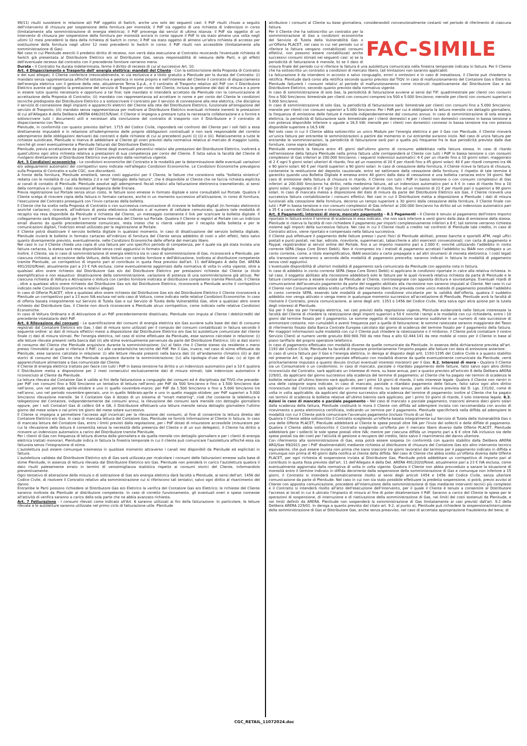99/11) risulti sussistere in relazione al/i PdF oggetto di Switch, anche uno solo dei seguenti casi: il PdF risulti chiuso a seguito dell'intervento di chiusura per sospensione della fornitura per morosità; il PdF sia oggetto di una richiesta di indennizzo in corso (limitatamente alla somministrazione di energia elettrica); il PdF provenga dai servizi di ultima istanza; il PdF sia oggetto di un intervento di chiusura per sospensione della fornitura per morosità ancora in corso oppure il PdF lo sia stato almeno una volta negli ultimi 12 mesi precedenti la data della richiesta di Switch in corso; il PdF sia stato oggetto di almeno un'altra richiesta di accesso per sostituzione della fornitura negli ultimi 12 mesi precedenti lo Switch in corso; il PdF risulti non accessibile (limitatamente alla somministrazione di Gas).
Nel caso in cui Plenitude eserciti il predetto diritto di recesso, non verrà data esecuzione al Contratto revocando l'eventuale richiesta di Switch già presentata al Distributore Elettrico e/o al Distributore Gas, senza responsabilità di nessuna delle Parti, e gli effetti dell'eventuale recesso dal contratto con il precedente fornitore verranno meno.
Durata - Il Contratto ha durata indeterminata, fermo il diritto di recesso di cui al successivo Art. 10.
Art. 4 Dispacciamento e Trasporto dell' energia elettrica: mandati del Cliente - Con la sottoscrizione della Proposta di Contratto e dei suoi allegati, il Cliente conferisce irrevocabilmente, in via esclusiva e a titolo gratuito a Plenitude per la durata del Contratto: (i) mandato senza rappresentanza affinché sottoscriva e gestisca in nome proprio e nell'interesse del Cliente il contratto di dispacciamento dell'energia elettrica con il gestore della rete, attualmente Terna S.p.A., e il contratto di Trasporto relativo al/i PdF con il Distributore Elettrico avente ad oggetto la prestazione del servizio di Trasporto per conto del Cliente, inclusa la gestione dei dati di misura e a porre in essere tutto quanto necessario e opportuno a tal fine; tale mandato si intenderà accettato da Plenitude con la comunicazione di accettazione della Proposta di Contratto; (ii) mandato con rappresentanza ad accettare in nome e per conto del Cliente le condizioni tecniche predisposte dal Distributore Elettrico o a sottoscrivere il contratto per il servizio di connessione alla rete elettrica, che disciplina il servizio di connessione degli impianti e apparecchi elettrici del Cliente alla rete del Distributore Elettrico, funzionale all'erogazione del servizio di Trasporto; (iii) mandato senza rappresentanza per inoltrare al Distributore Elettrico eventuali richieste inerenti le prestazioni di cui all'Allegato A della Delibera ARERA 646/2015/R/eel. Il Cliente si impegna a prestare tutta la necessaria collaborazione e a fornire e sottoscrivere tutti i documenti utili e necessari alla conclusione del contratto di trasporto con il Distributore e il contratto di dispacciamento con Terna.
Plenitude, in conformità con quanto previsto dall'art. 1715 del Codice Civile, risponderà nei confronti del Cliente per i soli fatti a essa direttamente imputabili e in relazione all'adempimento delle proprie obbligazioni contrattuali e non sarà responsabile del corretto adempimento delle obbligazioni derivanti dai contratti e dalle richieste di cui ai precedenti punti (i) (ii) e (iii). Relativamente a tutte le richieste suindicate, Plenitude si riserva di addebitare al Cliente gli oneri previsti dalla normativa relativa al mercato di maggior tutela, nonché gli oneri eventualmente a Plenitude fatturati dal Distributore Elettrico.
Plenitude, previa accettazione da parte del Cliente degli eventuali preventivi relativi alle prestazioni del Distributore Elettrico, inoltrerà a quest'ultimo ogni altra richiesta relativa a prestazioni di sua competenza per conto del Cliente. È fatta salva la facoltà del Cliente di rivolgersi direttamente al Distributore Elettrico ove previsto dalla normativa vigente.
Art. 5 Condizioni economiche - Le condizioni economiche del Contratto e le modalità per la determinazione delle eventuali variazioni e/o adeguamenti automatici dei corrispettivi sono indicate nell'allegato Condizioni Economiche. Le Condizioni Economiche prevalgono sulla Proposta di Contratto e sulle CGC, ove discordanti.
A fronte della fornitura, Plenitude emetterà, senza costi aggiuntivi per il Cliente, le fatture che consistono nella "bolletta sintetica" redatta con le modalità di cui alla Bolletta 2.0 e nel "dettaglio della fattura", che è disponibile al Cliente che ne faccia richiesta esplicita ai canali di contatto di Plenitude. Plenitude assolve agli adempimenti fiscali relativi alla fatturazione elettronica trasmettendo, ai sensi della normativa in vigore, i dati necessari all'Agenzia delle Entrate.
Previa registrazione sul Portale senza alcun costo, le fatture sono emesse in formato digitale e sono consultabili sul Portale. Qualora il Cliente scelga di ricevere copia della fattura in formato cartaceo, anche in un momento successivo all'attivazione, in corso di fornitura, l'esecuzione del Contratto proseguirà con l'invio cartaceo della bolletta.
Il Cliente che ha scelto nella Proposta di Contratto o con successiva comunicazione di ricevere le bollette digitali (in formato elettronico anziché cartaceo), riceverà, all'indirizzo di posta elettronica indicato o al numero di cellulare comunicato, qualora tale modalità di recapito sia resa disponibile da Plenitude e richiesta dal Cliente, un messaggio contenente il link per scaricare la bolletta digitale. Il collegamento sarà disponibile per 5 anni nell'area riservata del Cliente sul Portale. Qualora il Cliente si registri al Portale con un indirizzo email diverso da quello precedentemente comunicato, resta inteso che si riterrà valido per il recapito della bolletta e per le comunicazioni digitali, l'indirizzo email utilizzato per la registrazione al Portale.
Il Cliente potrà disattivare il servizio bolletta digitale in qualsiasi momento. In caso di disattivazione del servizio bolletta digitale, Plenitude invierà le bollette in formato cartaceo all'indirizzo di fornitura del Cliente senza addebito di costi o altri effetti, fatto salvo quanto diversamente previsto, eventualmente, nelle Condizioni Economiche delle offerte del mercato libero.
Nel caso in cui il Cliente chieda una copia di una fattura per uno specifico periodo di competenza, per il quale sia già stata inviata una fattura cartacea, la stessa sarà resa disponibile senza costi aggiuntivi in formato digitale.
Inoltre, il Cliente, sia in caso di somministrazione di energia elettrica sia in caso di somministrazione di Gas, riconoscerà a Plenitude, per ciascuna richiesta, ad eccezione della Voltura, della Voltura con cambio fornitore e dell'Attivazione, inoltrata al distributore competente tramite Plenitude, un corrispettivo di importo pari al contributo in quota fissa previsto dall'art. 11 dell'Allegato A della Del. ARERA 491/2020/R/eel, attualmente pari a 23 € IVA esclusa, come eventualmente aggiornato dalla normativa di volta in volta vigente, oltre a qualsiasi altro onere richiesto dal Distributore Gas e/o dal Distributore Elettrico per prestazioni richieste dal Cliente (a titolo esemplificativo e non esaustivo: disattivazione della somministrazione, variazione di potenza di una somministrazione già attiva). Per ciascuna richiesta di Voltura o Attivazione o Voltura con cambio fornitore inoltrata al distributore competente tramite Plenitude, il Cliente , oltre a qualsiasi altro onere richiesto dal Distributore Gas e/o dal Distributore Elettrico, riconoscerà a Plenitude anche il corrispettivo indicato nelle Condizioni Economiche e relativi allegati.
In caso di Offerte PLACET, oltre a qualsiasi altro onere richiesto dal Distributore Gas e/o dal Distributore Elettrico il Cliente riconoscerà a Plenitude un corrispettivo pari a 23 euro IVA esclusa nel solo caso di Voltura, come indicato nelle relative Condizioni Economiche. In caso di offerta basata integralmente sul Servizio di Tutela Gas e sul Servizio di Tutela della Vulnerabilità Gas, oltre a qualsiasi altro onere richiesto dal Distributore Gas, il Cliente non dovrà riconoscere a Plenitude alcun corrispettivo, come indicato nelle relative Condizioni Economiche.
In caso di Voltura Ordinaria e di Attivazione di un PdF precedentemente disattivato, Plenitude non imputa al Cliente i debiti/crediti del precedente intestatario del/i PdF.
Art. 6 Rilevazione dei consumi - La quantificazione dei consumi di energia elettrica e/o Gas avviene sulla base dei dati di consumo registrati dal Contatore Elettrico e/o Gas. I dati di misura sono utilizzati per il computo dei consumi contabilizzati in fattura secondo il seguente ordine: a) dati di misura effettivi messi a disposizione dal Distributore Elettrico e/o Gas b) autoletture comunicate dal cliente finale c) dati di misura stimati. Per l'energia elettrica, nel caso di stime effettuate da Plenitude, esse saranno calcolate in relazione: (i) alle letture rilevate presenti nella banca dati (ii) alle stime eventualmente pervenute da parte del Distributore Elettrico; (iii) ai dati storici di consumo del Cliente che Plenitude acquisisce durante la somministrazione; (iv) al fatto che il Cliente stesso sia residente o meno presso l'immobile al quale si riferisce il PdF; (v) alle caratteristiche tecniche del PdF. Per il Gas, invece, nel caso di stime effettuate da Plenitude, esse saranno calcolate in relazione: (i) alle letture rilevate presenti nella banca dati (ii) all'andamento climatico (iii) ai dati storici di consumo del Cliente che Plenitude acquisisce durante la somministrazione; (iv) alla tipologia d'uso del Gas; (v) al tipo di apparecchiature alimentate a Gas comunicate dal Cliente.
Il Cliente di energia elettrica trattato per fasce con tutti i PdP in bassa tensione ha diritto a un indennizzo automatico pari a 10 € qualora il Distributore metta a disposizione per 2 mesi consecutivi esclusivamente dati di misura stimati; tale indennizzo automatico è riconosciuto al Cliente da Plenitude.
La lettura rilevata dal Contatore Gas è valida ai fini della fatturazione a conguaglio dei consumi ed è disciplinata dal TIVG che prevede: per PdF con consumi fino a 500 Smc/anno un tentativo di lettura nell'anno; per PdF da 500 Smc/anno e fino a 1.500 Smc/anno due nell'anno, uno nel periodo aprile-ottobre e uno in quello novembre-marzo; per PdF da 1.500 Smc/anno e fino a 5.000 Smc/anno tre nell'anno, uno nel periodo novembre-gennaio, uno in quello febbraio-aprile e uno in quello maggio-ottobre; per PdF superiori a 5.000 Smc/anno rilevazione mensile. Se il Contatore Gas è dotato di un sistema di "smart metering", cioè che consente la telelettura e telegestione del Contatore, indipendentemente dai consumi annui, la rilevazione dei consumi sarà mensile con dettaglio giornaliero oppure, per i soli Contatori Gas di calibro G4 e G6, il Distributore effettuerà una lettura mensile senza dettaglio giornaliero l'ultimo giorno del mese solare o nei primi tre giorni del mese solare successivo.
Il Cliente si impegna a permettere l'accesso agli incaricati per la rilevazione dei consumi, al fine di consentire la lettura diretta del Contatore Elettrico e/o Gas. In caso di mancata lettura del Contatore Gas, Plenitude ne fornirà informazione al Cliente in fattura. In caso di mancata lettura del Contatore Gas, entro i limiti previsti dalla regolazione, per i PdF dotati di misuratore accessibile (misuratore per cui la rilevazione della lettura è consentita senza la necessità della presenza del Cliente o di un suo delegato), il Cliente ha diritto a ricevere un indennizzo automatico a carico del Distributore tramite Plenitude.
Per i clienti di Gas con frequenza di lettura diversa dalla giornaliera e da quella mensile con dettaglio giornaliero e per i clienti di energia elettrica trattati monorari, Plenitude indica in fattura la finestra temporale in cui il cliente può comunicare l'autolettura affinché essa sia fatturata senza l'integrazione di stima.
L'autolettura può essere comunque trasmessa in qualsiasi momento attraverso i canali resi disponibili da Plenitude ed esplicitati in fattura.
L'autolettura validata dal Distributore Elettrico e/o di Gas sarà utilizzata per ricalcolare i consumi delle fatturazioni emesse sulla base di stime Plenitude, in assenza di lettura rilevata dal Distributore Elettrico e/o Gas. Plenitude non prenderà in carico l'autolettura qualora il dato risulti palesemente errato in termini di verosimiglianza statistica rispetto ai consumi storici del Cliente, informandolo preventivamente.
Ogni tentativo di alterazione della misura o di sottrazione di Gas e/o energia elettrica darà facoltà a Plenitude, ai sensi dell'art. 1456 del Codice Civile, di risolvere il Contratto relativo alla somministrazione cui si riferiscono tali tentativi, salvo ogni diritto al risarcimento del danno.
Entrambe le Parti possono richiedere al Distributore Gas e/o Elettrico la verifica del Contatore Gas e/o Elettrico; le richieste del Cliente saranno inoltrate da Plenitude al distributore competente. In caso di corretto funzionamento, gli eventuali oneri e spese connesse all'attività di verifica saranno a carico della sola parte che ne abbia avanzato richiesta.
Art. 7 Fatturazione - I consumi rilevati come indicato all'Art. 6 saranno utilizzati ai fini della fatturazione. In particolare, le letture rilevate e le autoletture saranno utilizzate nel primo ciclo di fatturazione utile. Plenitude
attribuisce i consumi al Cliente su base giornaliera, considerandoli convenzionalmente costanti nel periodo di riferimento di ciascuna fattura.
FAC-SIMILE
Per il Cliente che ha sottoscritto un contratto per la somministrazione di Gas a condizioni economiche del Servizio di Tutela della Vulnerabilità Gas o un'Offerta PLACET, nel caso in cui nel periodo cui si riferisce la fattura vengano contabilizzati consumi effettivi, non possono essere contabilizzati anche successivi consumi stimati nei seguenti casi: a) se la periodicità di fatturazione è mensile, b) se il dato di misura finale del periodo cui si riferisce la fattura è una autolettura comunicata nella finestra temporale indicata in fattura. Per il Cliente che ha sottoscritto un contratto a condizioni di mercato libero, tali limitazioni non saranno applicabili.
La fatturazione è da intendersi in acconto e salvo conguaglio, errori o omissioni e in caso di inesattezza, il Cliente può chiederne la rettifica. Plenitude darà corso alla rettifica secondo quanto previsto dal TIQV. In caso di malfunzionamento del Contatore Gas o Elettrico, Plenitude fatturerà i consumi relativi al periodo di malfunzionamento come ricostruiti rispettivamente dal Distributore Gas e dal Distributore Elettrico, secondo quanto previsto dalla normativa vigente.
In caso di somministrazione di solo Gas, la periodicità di fatturazione avviene ai sensi dal TIF: quadrimestrale per clienti con consumi fino a 500 Smc/anno; bimestrale per clienti con consumi compresi tra 500 e 5.000 Smc/anno; mensile per clienti con consumi superiori a 5.000 Smc/anno.
In caso di somministrazione di solo Gas, la periodicità di fatturazione sarà: bimestrale per clienti con consumi fino a 5.000 Smc/anno; mensile per clienti con consumi superiori a 5.000 Smc/anno. Per i PdR per cui è obbligatoria la lettura mensile con dettaglio giornaliero, la frequenza di emissione delle fatture è mensile indipendentemente dal consumo annuo. In caso di somministrazione di sola energia elettrica, la periodicità di fatturazione sarà: bimestrale per i clienti domestici e per i clienti non domestici connessi in bassa tensione e con potenza disponibile inferiore o uguale a 16,5 kW; mensile per i clienti non domestici connessi in bassa tensione ma con potenza disponibile superiore a 16,5 kW.
Nel solo caso in cui il Cliente abbia sottoscritto un unico Modulo per l'energia elettrica e per il Gas con Plenitude, il Cliente riceverà un'unica fattura per entrambe le somministrazioni a partire dal momento in cui entrambe avranno inizio. Nel caso di unica fattura per entrambe le somministrazioni, la periodicità di fatturazione sarà pari a quella più frequente fra le due periodicità previste dalle due forniture, come sopra dettagliato.
Plenitude emetterà la fattura entro 45 giorni dall'ultimo giorno di consumo addebitato nella fattura stessa. In caso di ritardo nell'emissione della fattura Plenitude nella prima fattura utile corrisponderà al Cliente con tutti i PdP in bassa tensione o con consumi complessivi di Gas inferiori ai 200.000 Smc/anno, i seguenti indennizzi automatici: 6 € per un ritardo fino a 10 giorni solari, maggiorato di 2 € ogni 5 giorni solari ulteriori di ritardo, fino ad un massimo di 20 € per ritardi fino a 45 giorni solari; 40 € per ritardi compresi tra 46 e 90 giorni solari; 60 € per ritardi superiori a 90 giorni solari. In caso di cessazione della fornitura, il Cliente riceve la fattura di chiusura, contenente la restituzione del deposito cauzionale, entro sei settimane dalla cessazione della fornitura; il rispetto di tale termine è garantito quando una Bolletta Digitale è emessa entro 40 giorni dalla data di cessazione e una bolletta cartacea entro 34 giorni. Nel caso di emissione della fattura di chiusura in ritardo, il Cliente con tutti i PdP in bassa tensione o con consumi complessivi di Gas inferiori ai 200.000 Smc/anno ha diritto, nella medesima fattura, ad un indennizzo automatico pari a 4 € in caso di ritardo fino a 10 giorni solari, maggiorato di 2 € ogni 10 giorni solari ulteriori di ritardo, fino ad un massimo di 22 € per ritardi pari o superiori a 90 giorni solari. In caso di mancata messa a disposizione del dato di misura da parte del Distributore Elettrico e/o Gas, il Cliente riceverà una successiva fattura contabilizzante i consumi effettivi. Nei casi in cui il Distributore metta a disposizione a Plenitude i dati di misura funzionali alla cessazione della fornitura, decorso un tempo superiore a 30 giorni dalla cessazione della fornitura, il Cliente finale con tutti i PdP in bassa tensione o con consumi complessivi di Gas inferiori ai 200.000 Smc/anno ha diritto ad un indennizzo automatico pari a 35 € a carico del Distributore e riconosciuto tramite Plenitude.
Art. 8 Pagamenti; interessi di mora; mancato pagamento - 8.1 Pagamenti - Il Cliente è tenuto al pagamento dell'intero importo riportato in fattura entro il termine di scadenza in essa indicato, che non sarà inferiore a venti giorni dalla data di emissione della stessa. Plenitude si riserva la facoltà di non richiedere il pagamento per importi complessivamente inferiori a 8 €; tali somme verranno richieste insieme agli importi della successiva fattura. Nei casi in cui il Cliente risulti a credito nei confronti di Plenitude tale credito, in caso di Contratto attivo, viene riportato e compensato nella fattura successiva.
Il Cliente può effettuare il pagamento delle fatture presso i punti fisici di Plenitude abilitati, presso banche e sportelli ATM, negli uffici postali e punti postali, nei bar, edicole, ricevitorie, supermercati, tabaccherie e altri esercenti convenzionati; con carta di pagamento e Paypal, registrandosi ai servizi online del Portale, fino a un importo massimo pari a 2.000 €; nonché utilizzando l'addebito in conto corrente SEPA (Sepa Core Direct Debit). Non è ricompreso tra i metodi di pagamento accettati l'addebito su IBAN non collegato a un conto corrente, come, a titolo esemplificativo, IBAN associato a carte prepagate o ad altri strumenti di moneta elettronica. I costi legati alla transazione varieranno a seconda della modalità di pagamento prescelta; saranno indicati in fattura le modalità di pagamento senza costi aggiuntivi.
L'eventuale disponibilità di ulteriori modalità di pagamento sarà comunicata da Plenitude con apposita nota in fattura.
In caso di addebito in conto corrente SEPA (Sepa Core Direct Debit) si applicano le condizioni riportate in calce alla relativa richiesta. In tal caso, il soggetto abilitato alla riscossione addebiterà solo le fatture per le quali riceverà relativa richiesta da parte di Plenitude e le fatture continueranno a essere inviate da Plenitude al Cliente, contrassegnate con apposita dicitura e sovrastampa. Eventuali ritardi di comunicazione dell'avvenuto pagamento da parte del soggetto abilitato alla riscossione non saranno imputati al Cliente. Nel caso in cui il Cliente non Consumatore abbia scelto un'offerta del mercato libero che preveda come unico metodo di pagamento possibile l'addebito in conto corrente SEPA, essendo tale modalità di pagamento condizione vincolante per la validità dell'offerta, qualora il suddetto addebito non venga attivato o venga meno in qualunque momento successivo all'accettazione di Plenitude, Plenitude avrà la facoltà di risolvere il Contratto, previa comunicazione, ai sensi degli artt. 1353 o 1456 del Codice Civile, fatta salva ogni altra azione per la tutela degli interessi di Plenitude.
Sia per il Gas sia per l'energia elettrica, nei casi previsti dalla regolazione vigente, Plenitude evidenzierà nelle fatture interessate la facoltà del Cliente di chiedere la rateizzazione degli importi superiori a 50 € nonchè i tempi e le modalità con cui richiederla, entro i 10 giorni dal termine fissato per il pagamento. Le somme oggetto di rateizzazione saranno suddivise in un numero di rate successive di ammontare costante, non cumulabili e aventi frequenza pari a quella di fatturazione; le somme rateizzate saranno maggiorate del Tasso di riferimento fissato dalla Banca Centrale Europea calcolato dal giorno di scadenza del termine fissato per il pagamento della fattura. Per maggiori informazioni sulle modalità con cui il Cliente può chiedere la rateizzazione o il rimborso, il Cliente potrà contattare il nostro Servizio Clienti al numero verde gratuito 800.900.700 da rete fissa e allo 02.444.141 da rete mobile al costo per il Cliente in base al piano tariffario del proprio operatore telefonico.
In caso di pagamento effettuato con modalità diverse da quelle comunicate da Plenitude, in assenza della dichiarazione prevista all'art. 1193 del Codice Civile, Plenitude ha facoltà di imputare prioritariamente l'importo pagato alle fatture con data di emissione anteriore.
In caso di unica fattura per il Gas e l'energia elettrica, in deroga al disposto degli artt. 1193-1195 del Codice Civile e a quanto stabilito nel presente Art. 8, ogni pagamento parziale effettuato con modalità diverse da quelle eventualmente comunicate da Plenitude, verrà prioritariamente imputato a quanto dovuto (inclusi eventuali interessi moratori) per il Gas. 8.2. Interessi di mora - Qualora il Cliente sia un Consumatore o un condominio, in caso di mancato, parziale o ritardato pagamento delle fatture, fatto salvo ogni altro diritto riconosciuto dal Contratto, sarà applicato un interesse di mora, su base annua, pari a quanto previsto all'articolo 8 della Delibera ARERA 229/01, da applicarsi dal giorno successivo alla scadenza del termine di pagamento; al Cliente che ha pagato nei termini di scadenza le bollette relative all'ultimo biennio sarà applicato, per i primi 10 giorni di ritardo, il solo interesse legale. Qualora il Cliente non rientri in una delle categorie sopra indicate, in caso di mancato, parziale o ritardato pagamento delle fatture, fatto salvo ogni altro diritto riconosciuto dal Contratto, sarà applicato un interesse di mora, su base annua, pari alla misura prevista dal D. Lgs. 231/02, come di volta in volta applicabile, da applicarsi dal giorno successivo alla scadenza del termine di pagamento; inoltre al Cliente che ha pagato nei termini di scadenza le bollette relative all'ultimo biennio sarà applicato, per i primi 10 giorni di ritardo, il solo interesse legale. 8.3. Azioni in caso di mancato o parziale pagamento - Nel caso di mancato o parziale pagamento, trascorsi almeno dieci giorni solari dalla scadenza della fattura, Plenitude costituirà in mora il Cliente con diffida ad adempiere inviata con raccomandata con avviso di ricevimento o posta elettronica certificata, indicando un termine per il pagamento. Plenitude specificherà nella diffida ad adempiere le modalità con cui il Cliente potrà comunicare l'avvenuto pagamento (incluso l'invio di un fax).
Qualora il Cliente abbia sottoscritto il Contratto scegliendo un'offerta basata integralmente sul Servizio di Tutela della Vulnerabilità Gas o una delle Offerte PLACET, Plenitude addebiterà al Cliente le spese postali oltre IVA per l'invio dei solleciti e delle diffide di pagamento. Qualora il Cliente abbia sottoscritto il Contratto scegliendo un'offerta per il mercato libero diverso dalle Offerte PLACET, Plenitude addebiterà per i solleciti le sole spese postali oltre IVA; mentre per ciascuna diffida un importo pari a 6 € oltre IVA inclusivo sia delle spese postali sia dei costi per l'attività di gestione e recupero del credito, fatto salvo il risarcimento del danno ulteriore.
Con riferimento alla somministrazione di Gas, essa potrà essere sospesa (in conformità con quanto stabilito dalla Delibera ARERA ARG/Gas 99/2011 per i PdF disalimentabili) mediante richiesta al distributore di chiusura del Contatore Gas e/o altro intervento tecnico equivalente, che può essere inviata non prima che siano trascorsi tre giorni lavorativi dal termine per il pagamento indicato in diffida e comunque non prima di 40 giorni dalla notifica al cliente della diffida. Nel caso di Cliente che abbia scelto un'offerta diversa dalle Offerte PLACET, per ogni richiesta di sospensione inviata al Distributore Gas, Plenitude potrà addebitare un corrispettivo di importo pari al contributo in quota fissa previsto dall'art. 11 dell'Allegato A della Del. ARERA 491/2020/R/eel, attualmente pari a 23 € IVA esclusa, come eventualmente aggiornato dalla normativa di volta in volta vigente. Qualora il Cliente non abbia provveduto a sanare la situazione di morosità entro il termine indicato in diffida decorrente dalla sospensione della somministrazione di Gas e comunque non inferiore a 15 giorni, il Contratto si intenderà automaticamente risolto ai sensi degli articoli 1454 e 1456 del Codice Civile, senza ulteriore comunicazione da parte di Plenitude. Nel caso in cui non sia stato possibile effettuare la predetta sospensione, si potrà, previo avviso al Cliente con apposita comunicazione, procedere all'interruzione della somministrazione di Gas mediante interventi tecnici più complessi e il Contratto si intenderà risolto all'atto dell'esecuzione dell'intervento, per il quale il Cliente è tenuto a consentire al Distributore l'accesso ai locali in cui è ubicato l'impianto di misura al fine di poter disalimentare il PdF. Saranno a carico del Cliente le spese per le operazioni di sospensione, di interruzione e di riattivazione della somministrazione di Gas, nei limiti dei costi sostenuti da Plenitude, e nei limiti definiti da ARERA. Plenitude non sospenderà la somministrazione di Gas limitatamente ai casi previsti dall'art. 9.2 della Delibera ARERA 229/01. In deroga a quanto previsto dal citato art. 9.2, al punto a), Plenitude può richiedere la sospensione/interruzione della somministrazione di Gas al Distributore Gas, anche senza preavviso, nel caso di accertata appropriazione fraudolenta del bene, di
CGC_RETAIL_11072024.doc